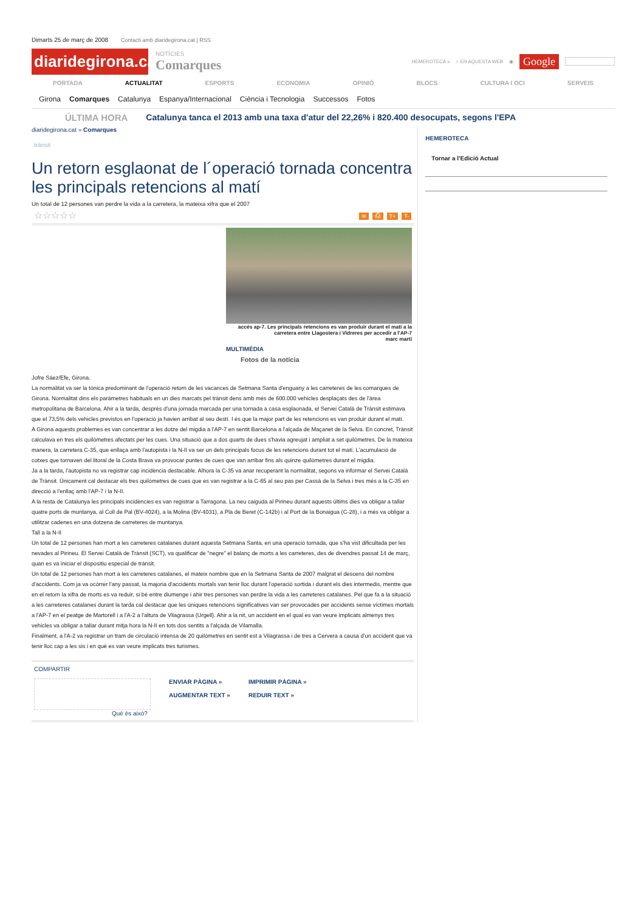Dimarts 25 de març de 2008 Contacti amb diaridegirona.cat | RSS
diaridegirona.cat
NOTÍCIES
Comarques
HEMEROTECA » ○ EN AQUESTA WEB ◉ Google
PORTADA ACTUALITAT ESPORTS ECONOMIA OPINIÓ BLOCS CULTURA I OCI SERVEIS
Girona Comarques Catalunya Espanya/Internacional Ciència i Tecnologia Successos Fotos
ÚLTIMA HORA Catalunya tanca el 2013 amb una taxa d'atur del 22,26% i 820.400 desocupats, segons l'EPA
diaridegirona.cat » Comarques
trànsit
Un retorn esglaonat de l´operació tornada concentra les principals retencions al matí
Un total de 12 persones van perdre la vida a la carretera, la mateixa xifra que el 2007
☆☆☆☆☆ ✉ ⎙ T+ T-
accés ap-7. Les principals retencions es van produir durant el matí a la carretera entre Llagostera i Vidreres per accedir a l'AP-7
marc martí
MULTIMÈDIA
Fotos de la notícia
Jofre Sáez/Efe, Girona.
La normalitat va ser la tònica predominant de l'operació retorn de les vacances de Setmana Santa d'enguany a les carreteres de les comarques de Girona. Normalitat dins els paràmetres habituals en un dies marcats pel trànsit dens amb més de 600.000 vehicles desplaçats des de l'àrea metropolitana de Barcelona. Ahir a la tarda, després d'una jornada marcada per una tornada a casa esglaonada, el Servei Català de Trànsit estimava que el 73,5% dels vehicles previstos en l'operació ja havien arribat al seu destí. I és que la major part de les retencions es van produir durant el matí.
A Girona aquests problemes es van concentrar a les dotze del migdia a l'AP-7 en sentit Barcelona a l'alçada de Maçanet de la Selva. En concret, Trànsit calculava en tres els quilòmetres afectats per les cues. Una situació que a dos quarts de dues s'havia agreujat i ampliat a set quilòmetres. De la mateixa manera, la carretera C-35, que enllaça amb l'autopista i la N-II va ser un dels principals focus de les retencions durant tot el matí. L'acumulació de cotxes que tornaven del litoral de la Costa Brava va provocar puntes de cues que van arribar fins als quinze quilòmetres durant el migdia.
Ja a la tarda, l'autopista no va registrar cap incidència destacable. Alhora la C-35 va anar recuperant la normalitat, segons va informar el Servei Català de Trànsit. Únicament cal destacar els tres quilòmetres de cues que es van registrar a la C-65 al seu pas per Cassà de la Selva i tres més a la C-35 en direcció a l'enllaç amb l'AP-7 i la N-II.
A la resta de Catalunya les principals incidències es van registrar a Tarragona. La neu caiguda al Pirineu durant aquests últims dies va obligar a tallar quatre ports de muntanya, al Coll de Pal (BV-4024), a la Molina (BV-4031), a Pla de Beret (C-142b) i al Port de la Bonaigua (C-28), i a més va obligar a utilitzar cadenes en una dotzena de carreteres de muntanya.
Tall a la N-II
Un total de 12 persones han mort a les carreteres catalanes durant aquesta Setmana Santa, en una operació tornada, que s'ha vist dificultada per les nevades al Pirineu. El Servei Català de Trànsit (SCT), va qualificar de "negre" el balanç de morts a les carreteres, des de divendres passat 14 de març, quan es va iniciar el dispositiu especial de trànsit.
Un total de 12 persones han mort a les carreteres catalanes, el mateix nombre que en la Setmana Santa de 2007 malgrat el descens del nombre d'accidents. Com ja va ocórrer l'any passat, la majoria d'accidents mortals van tenir lloc durant l'operació sortida i durant els dies intermedis, mentre que en el retorn la xifra de morts es va reduir, si bé entre diumenge i ahir tres persones van perdre la vida a les carreteres catalanes. Pel que fa a la situació a les carreteres catalanes durant la tarda cal destacar que les úniques retencions significatives van ser provocades per accidents sense víctimes mortals a l'AP-7 en el peatge de Martorell i a l'A-2 a l'altura de Vilagrassa (Urgell). Ahir a la nit, un accident en el qual es van veure implicats almenys tres vehicles va obligar a tallar durant mitja hora la N-II en tots dos sentits a l'alçada de Vilamalla.
Finalment, a l'A-2 va registrar un tram de circulació intensa de 20 quilòmetres en sentit est a Vilagrassa i de tres a Cervera a causa d'un accident que va tenir lloc cap a les sis i en què es van veure implicats tres turismes.
COMPARTIR
ENVIAR PÀGINA »
AUGMENTAR TEXT » IMPRIMIR PÀGINA »
REDUIR TEXT »
Què és això?
HEMEROTECA
Tornar a l'Edició Actual